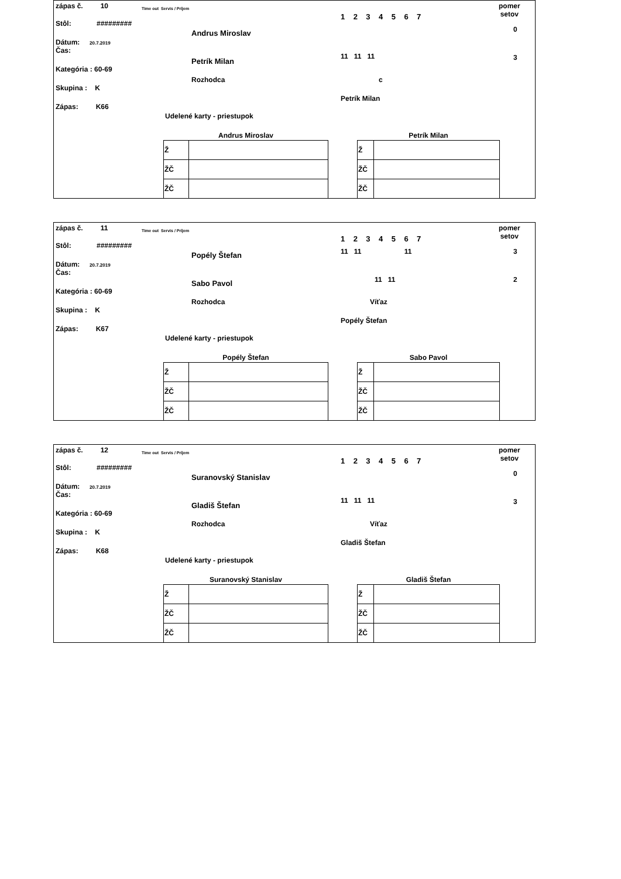zápas č. 10
Stôl: #########
Dátum: 20.7.2019
Čas:
Kategória : 60-69
Skupina : K
Zápas: K66
Time out Servis / Príjem
Andrus Miroslav
Petrík Milan
1 2 3 4 5 6 7
11 11 11
pomer
setov
0
3
Rozhodca c
Petrík Milan
Udelené karty - priestupok
| Andrus Miroslav | |
| --- | --- |
| Ž | |
| ŽČ | |
| ŽČ | |
| Petrík Milan | |
| --- | --- |
| Ž | |
| ŽČ | |
| ŽČ | |
zápas č. 11
Stôl: #########
Dátum: 20.7.2019
Čas:
Kategória : 60-69
Skupina : K
Zápas: K67
Time out Servis / Príjem
Popély Štefan
Sabo Pavol
1 2 3 4 5 6 7
11 11 11
11 11
pomer
setov
3
2
Rozhodca Víťaz
Popély Štefan
Udelené karty - priestupok
| Popély Štefan | |
| --- | --- |
| Ž | |
| ŽČ | |
| ŽČ | |
| Sabo Pavol | |
| --- | --- |
| Ž | |
| ŽČ | |
| ŽČ | |
zápas č. 12
Stôl: #########
Dátum: 20.7.2019
Čas:
Kategória : 60-69
Skupina : K
Zápas: K68
Time out Servis / Príjem
Suranovský Stanislav
Gladiš Štefan
1 2 3 4 5 6 7
11 11 11
pomer
setov
0
3
Rozhodca Víťaz
Gladiš Štefan
Udelené karty - priestupok
| Suranovský Stanislav | |
| --- | --- |
| Ž | |
| ŽČ | |
| ŽČ | |
| Gladiš Štefan | |
| --- | --- |
| Ž | |
| ŽČ | |
| ŽČ | |